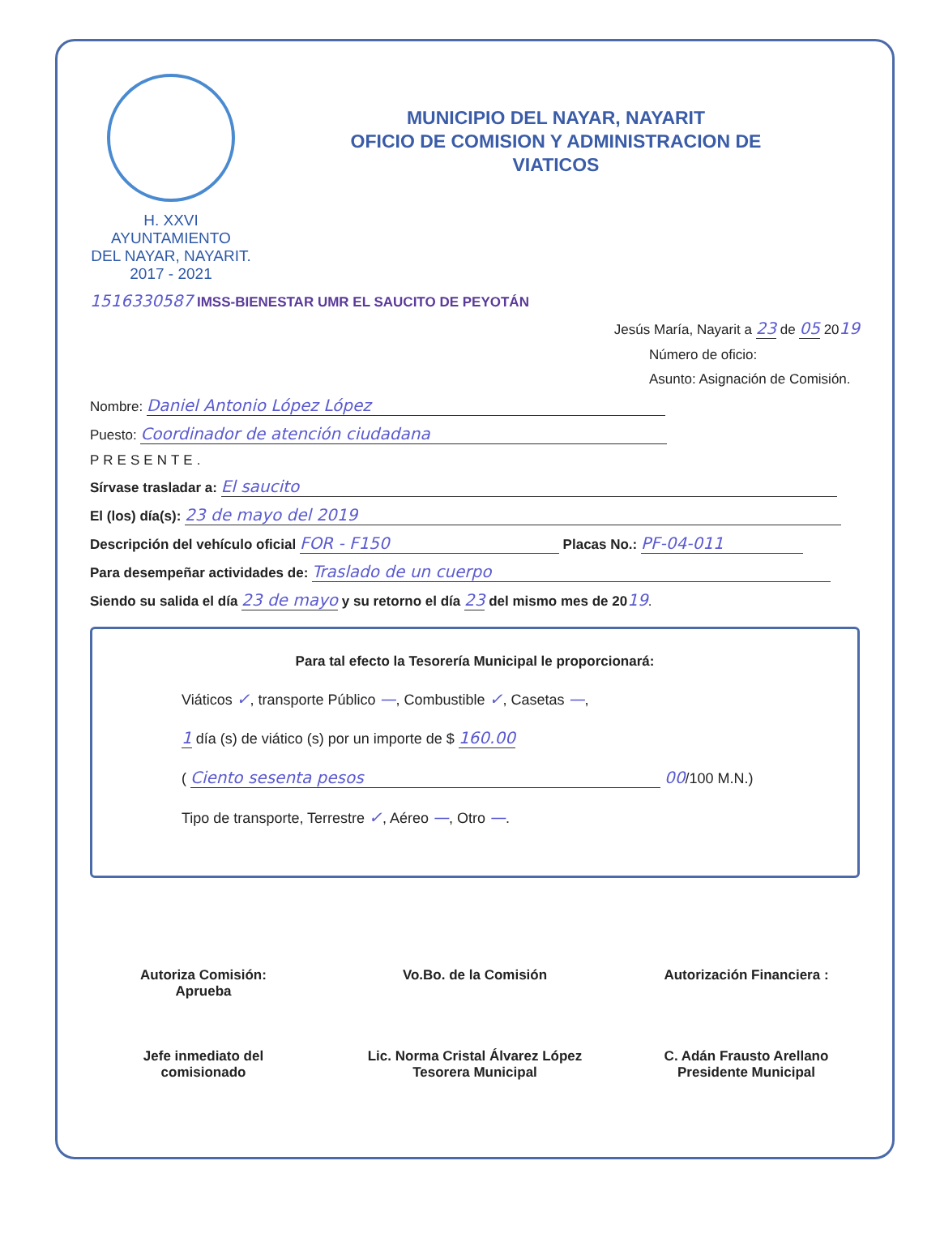H. XXVI AYUNTAMIENTO
DEL NAYAR, NAYARIT.
2017 - 2021
MUNICIPIO DEL NAYAR, NAYARIT
OFICIO DE COMISION Y ADMINISTRACION DE
VIATICOS
1516330587 IMSS-BIENESTAR UMR EL SAUCITO DE PEYOTÁN
Jesús María, Nayarit a 23 de 05 2019
Número de oficio:
Asunto: Asignación de Comisión.
Nombre: Daniel Antonio López López
Puesto: Coordinador de atención ciudadana
PRESENTE.
Sírvase trasladar a: El saucito
El (los) día(s): 23 de mayo del 2019
Descripción del vehículo oficial FOR - F150 Placas No.: PF-04-011
Para desempeñar actividades de: Traslado de un cuerpo
Siendo su salida el día 23 de mayo y su retorno el día 23 del mismo mes de 2019.
Para tal efecto la Tesorería Municipal le proporcionará:
Viáticos ✓, transporte Público —, Combustible ✓, Casetas —,
1 día (s) de viático (s) por un importe de $ 160.00
( Ciento sesenta pesos 00/100 M.N.)
Tipo de transporte, Terrestre ✓, Aéreo —, Otro —.
Autoriza Comisión:
Aprueba
Jefe inmediato del
comisionado
Vo.Bo. de la Comisión
Lic. Norma Cristal Álvarez López
Tesorera Municipal
Autorización Financiera :
C. Adán Frausto Arellano
Presidente Municipal